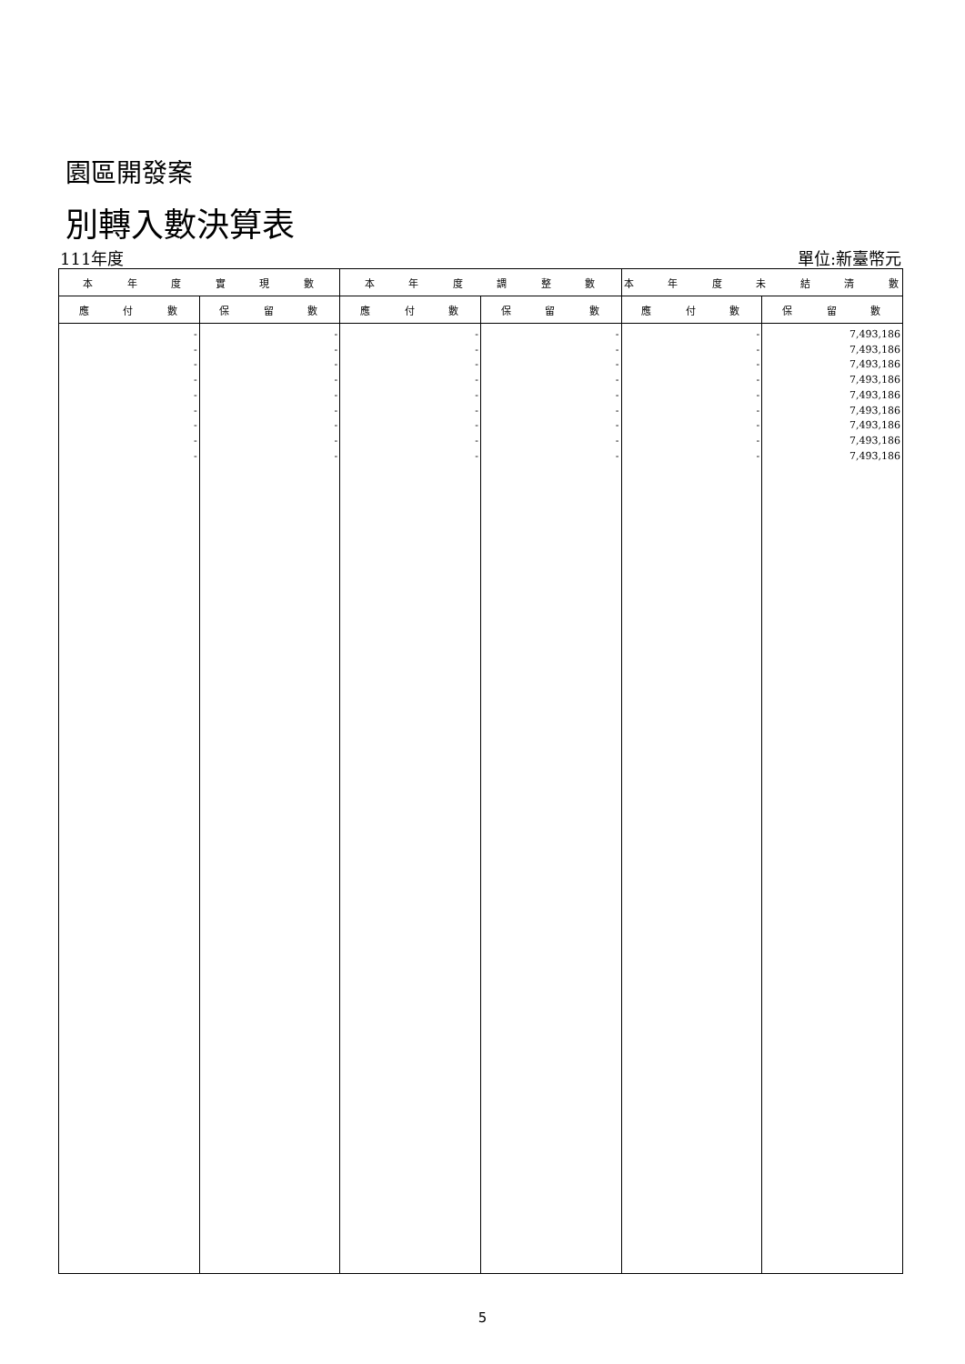園區開發案
別轉入數決算表
111年度 單位:新臺幣元
| 本 年 度 實 現 數 | | 本 年 度 調 整 數 | | 本 年 度 未 結 清 數 | |
| --- | --- | --- | --- | --- | --- |
| 應 付 數 | 保 留 數 | 應 付 數 | 保 留 數 | 應 付 數 | 保 留 數 |
| - - - - - - - - - | - - - - - - - - - | - - - - - - - - - | - - - - - - - - - | - - - - - - - - - | 7,493,186 7,493,186 7,493,186 7,493,186 7,493,186 7,493,186 7,493,186 7,493,186 7,493,186 |
5